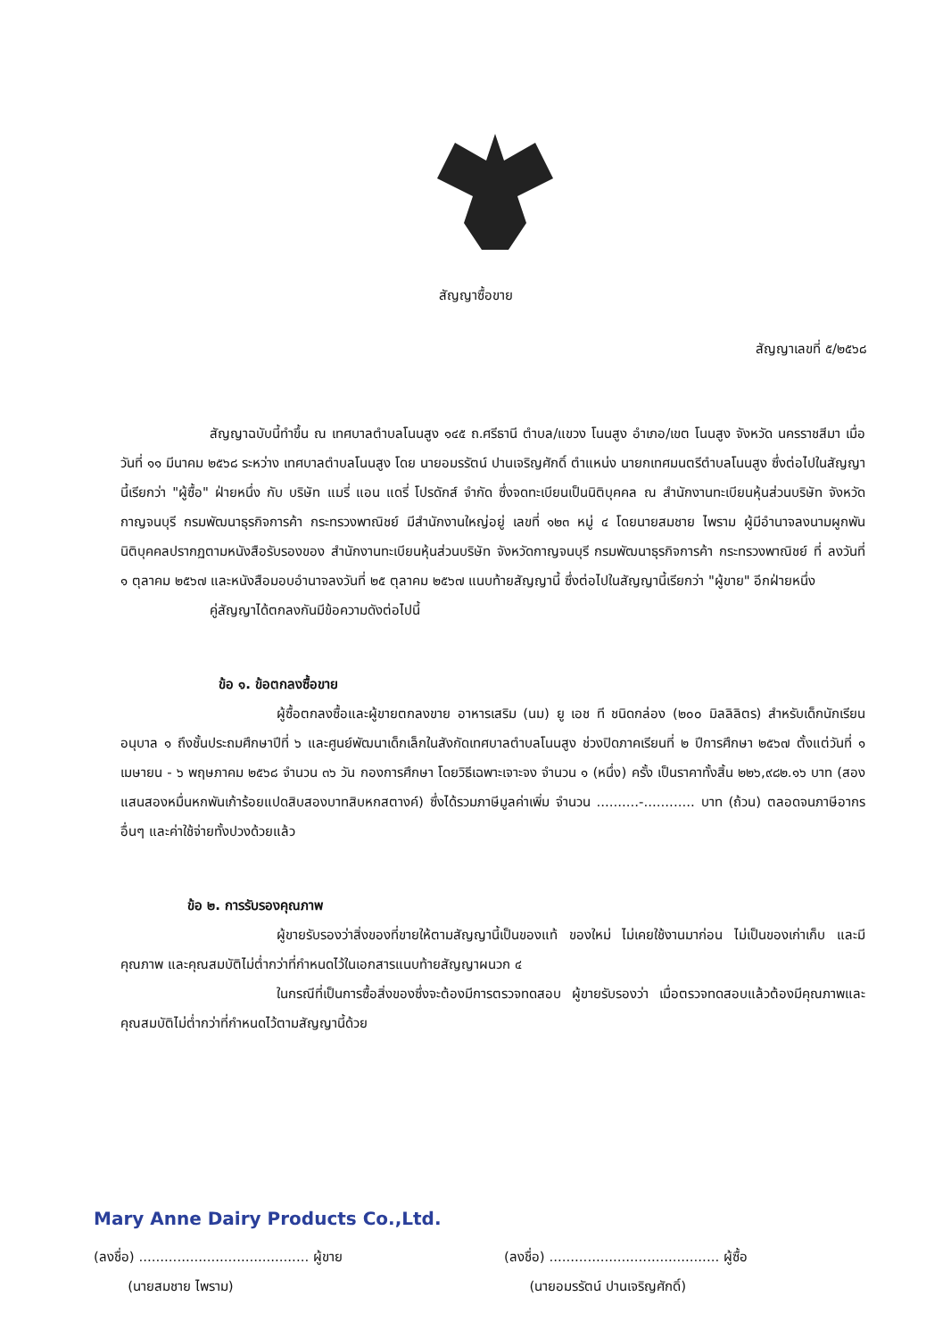สัญญาซื้อขาย
สัญญาเลขที่ ๕/๒๕๖๘
สัญญาฉบับนี้ทำขึ้น ณ เทศบาลตำบลโนนสูง ๑๔๕ ถ.ศรีธานี ตำบล/แขวง โนนสูง อำเภอ/เขต โนนสูง จังหวัด นครราชสีมา เมื่อวันที่ ๑๑ มีนาคม ๒๕๖๘ ระหว่าง เทศบาลตำบลโนนสูง โดย นายอมรรัตน์ ปานเจริญศักดิ์ ตำแหน่ง นายกเทศมนตรีตำบลโนนสูง ซึ่งต่อไปในสัญญานี้เรียกว่า "ผู้ซื้อ" ฝ่ายหนึ่ง กับ บริษัท แมรี่ แอน แดรี่ โปรดักส์ จำกัด ซึ่งจดทะเบียนเป็นนิติบุคคล ณ สำนักงานทะเบียนหุ้นส่วนบริษัท จังหวัดกาญจนบุรี กรมพัฒนาธุรกิจการค้า กระทรวงพาณิชย์ มีสำนักงานใหญ่อยู่ เลขที่ ๑๒๓ หมู่ ๔ โดยนายสมชาย ไพราม ผู้มีอำนาจลงนามผูกพันนิติบุคคลปรากฏตามหนังสือรับรองของ สำนักงานทะเบียนหุ้นส่วนบริษัท จังหวัดกาญจนบุรี กรมพัฒนาธุรกิจการค้า กระทรวงพาณิชย์ ที่ ลงวันที่ ๑ ตุลาคม ๒๕๖๗ และหนังสือมอบอำนาจลงวันที่ ๒๕ ตุลาคม ๒๕๖๗ แนบท้ายสัญญานี้ ซึ่งต่อไปในสัญญานี้เรียกว่า "ผู้ขาย" อีกฝ่ายหนึ่ง
คู่สัญญาได้ตกลงกันมีข้อความดังต่อไปนี้
ข้อ ๑. ข้อตกลงซื้อขาย
ผู้ซื้อตกลงซื้อและผู้ขายตกลงขาย อาหารเสริม (นม) ยู เอช ที ชนิดกล่อง (๒๐๐ มิลลิลิตร) สำหรับเด็กนักเรียนอนุบาล ๑ ถึงชั้นประถมศึกษาปีที่ ๖ และศูนย์พัฒนาเด็กเล็กในสังกัดเทศบาลตำบลโนนสูง ช่วงปิดภาคเรียนที่ ๒ ปีการศึกษา ๒๕๖๗ ตั้งแต่วันที่ ๑ เมษายน - ๖ พฤษภาคม ๒๕๖๘ จำนวน ๓๖ วัน กองการศึกษา โดยวิธีเฉพาะเจาะจง จำนวน ๑ (หนึ่ง) ครั้ง เป็นราคาทั้งสิ้น ๒๒๖,๙๘๒.๑๖ บาท (สองแสนสองหมื่นหกพันเก้าร้อยแปดสิบสองบาทสิบหกสตางค์) ซึ่งได้รวมภาษีมูลค่าเพิ่ม จำนวน ..........-............ บาท (ถ้วน) ตลอดจนภาษีอากรอื่นๆ และค่าใช้จ่ายทั้งปวงด้วยแล้ว
ข้อ ๒. การรับรองคุณภาพ
ผู้ขายรับรองว่าสิ่งของที่ขายให้ตามสัญญานี้เป็นของแท้ ของใหม่ ไม่เคยใช้งานมาก่อน ไม่เป็นของเก่าเก็บ และมีคุณภาพ และคุณสมบัติไม่ต่ำกว่าที่กำหนดไว้ในเอกสารแนบท้ายสัญญาผนวก ๔
ในกรณีที่เป็นการซื้อสิ่งของซึ่งจะต้องมีการตรวจทดสอบ ผู้ขายรับรองว่า เมื่อตรวจทดสอบแล้วต้องมีคุณภาพและคุณสมบัติไม่ต่ำกว่าที่กำหนดไว้ตามสัญญานี้ด้วย
Mary Anne Dairy Products Co.,Ltd.
(ลงชื่อ) ........................................ ผู้ขาย
(นายสมชาย ไพราม)
(ลงชื่อ) ........................................ ผู้ซื้อ
(นายอมรรัตน์ ปานเจริญศักดิ์)